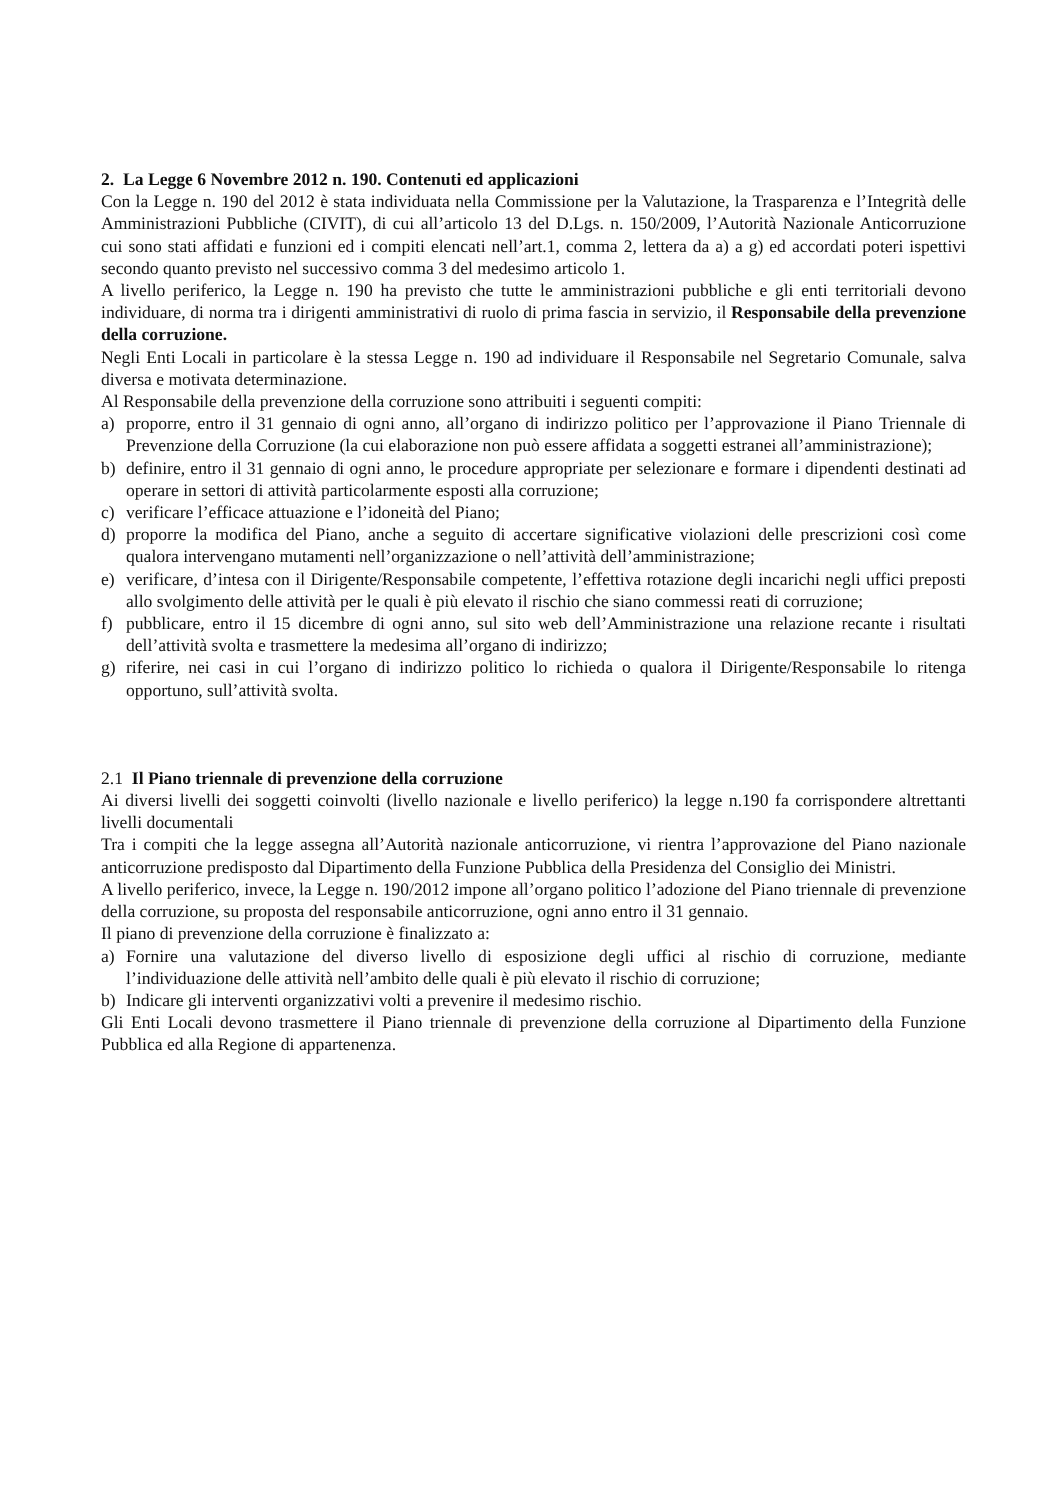2. La Legge 6 Novembre 2012 n. 190. Contenuti ed applicazioni
Con la Legge n. 190 del 2012 è stata individuata nella Commissione per la Valutazione, la Trasparenza e l’Integrità delle Amministrazioni Pubbliche (CIVIT), di cui all’articolo 13 del D.Lgs. n. 150/2009, l’Autorità Nazionale Anticorruzione cui sono stati affidati e funzioni ed i compiti elencati nell’art.1, comma 2, lettera da a) a g) ed accordati poteri ispettivi secondo quanto previsto nel successivo comma 3 del medesimo articolo 1.
A livello periferico, la Legge n. 190 ha previsto che tutte le amministrazioni pubbliche e gli enti territoriali devono individuare, di norma tra i dirigenti amministrativi di ruolo di prima fascia in servizio, il Responsabile della prevenzione della corruzione.
Negli Enti Locali in particolare è la stessa Legge n. 190 ad individuare il Responsabile nel Segretario Comunale, salva diversa e motivata determinazione.
Al Responsabile della prevenzione della corruzione sono attribuiti i seguenti compiti:
a) proporre, entro il 31 gennaio di ogni anno, all’organo di indirizzo politico per l’approvazione il Piano Triennale di Prevenzione della Corruzione (la cui elaborazione non può essere affidata a soggetti estranei all’amministrazione);
b) definire, entro il 31 gennaio di ogni anno, le procedure appropriate per selezionare e formare i dipendenti destinati ad operare in settori di attività particolarmente esposti alla corruzione;
c) verificare l’efficace attuazione e l’idoneità del Piano;
d) proporre la modifica del Piano, anche a seguito di accertare significative violazioni delle prescrizioni così come qualora intervengano mutamenti nell’organizzazione o nell’attività dell’amministrazione;
e) verificare, d’intesa con il Dirigente/Responsabile competente, l’effettiva rotazione degli incarichi negli uffici preposti allo svolgimento delle attività per le quali è più elevato il rischio che siano commessi reati di corruzione;
f) pubblicare, entro il 15 dicembre di ogni anno, sul sito web dell’Amministrazione una relazione recante i risultati dell’attività svolta e trasmettere la medesima all’organo di indirizzo;
g) riferire, nei casi in cui l’organo di indirizzo politico lo richieda o qualora il Dirigente/Responsabile lo ritenga opportuno, sull’attività svolta.
2.1 Il Piano triennale di prevenzione della corruzione
Ai diversi livelli dei soggetti coinvolti (livello nazionale e livello periferico) la legge n.190 fa corrispondere altrettanti livelli documentali
Tra i compiti che la legge assegna all’Autorità nazionale anticorruzione, vi rientra l’approvazione del Piano nazionale anticorruzione predisposto dal Dipartimento della Funzione Pubblica della Presidenza del Consiglio dei Ministri.
A livello periferico, invece, la Legge n. 190/2012 impone all’organo politico l’adozione del Piano triennale di prevenzione della corruzione, su proposta del responsabile anticorruzione, ogni anno entro il 31 gennaio.
Il piano di prevenzione della corruzione è finalizzato a:
a) Fornire una valutazione del diverso livello di esposizione degli uffici al rischio di corruzione, mediante l’individuazione delle attività nell’ambito delle quali è più elevato il rischio di corruzione;
b) Indicare gli interventi organizzativi volti a prevenire il medesimo rischio.
Gli Enti Locali devono trasmettere il Piano triennale di prevenzione della corruzione al Dipartimento della Funzione Pubblica ed alla Regione di appartenenza.